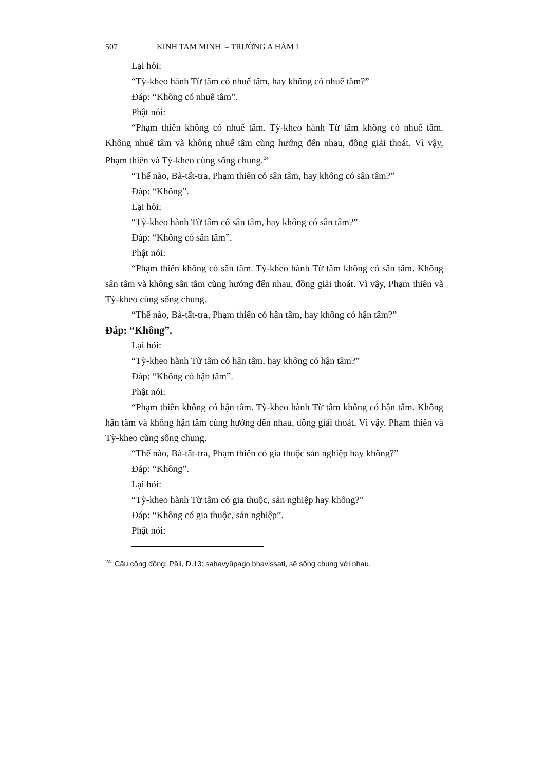507 KINH TAM MINH – TRƯỜNG A HÀM I
Lại hỏi:
“Tỳ-kheo hành Từ tâm có nhuế tâm, hay không có nhuế tâm?”
Đáp: “Không có nhuế tâm”.
Phật nói:
“Phạm thiên không có nhuế tâm. Tỳ-kheo hành Từ tâm không có nhuế tâm. Không nhuế tâm và không nhuế tâm cùng hướng đến nhau, đồng giải thoát. Vì vậy, Phạm thiên và Tỳ-kheo cùng sống chung.<sup>24</sup>
“Thế nào, Bà-tất-tra, Phạm thiên có sân tâm, hay không có sân tâm?”
Đáp: “Không”.
Lại hỏi:
“Tỳ-kheo hành Từ tâm có sân tâm, hay không có sân tâm?”
Đáp: “Không có sân tâm”.
Phật nói:
“Phạm thiên không có sân tâm. Tỳ-kheo hành Từ tâm không có sân tâm. Không sân tâm và không sân tâm cùng hướng đến nhau, đồng giải thoát. Vì vậy, Phạm thiên và Tỳ-kheo cùng sống chung.
“Thế nào, Bà-tất-tra, Phạm thiên có hận tâm, hay không có hận tâm?”
Đáp: “Không”.
Lại hỏi:
“Tỳ-kheo hành Từ tâm có hận tâm, hay không có hận tâm?”
Đáp: “Không có hận tâm”.
Phật nói:
“Phạm thiên không có hận tâm. Tỳ-kheo hành Từ tâm không có hận tâm. Không hận tâm và không hận tâm cùng hướng đến nhau, đồng giải thoát. Vì vậy, Phạm thiên và Tỳ-kheo cùng sống chung.
“Thế nào, Bà-tất-tra, Phạm thiên có gia thuộc sản nghiệp hay không?”
Đáp: “Không”.
Lại hỏi:
“Tỳ-kheo hành Từ tâm có gia thuộc, sản nghiệp hay không?”
Đáp: “Không có gia thuộc, sản nghiệp”.
Phật nói:
<sup>24.</sup> Câu cộng đồng; Pāli, D.13: sahavyūpago bhavissati, sẽ sống chung với nhau.